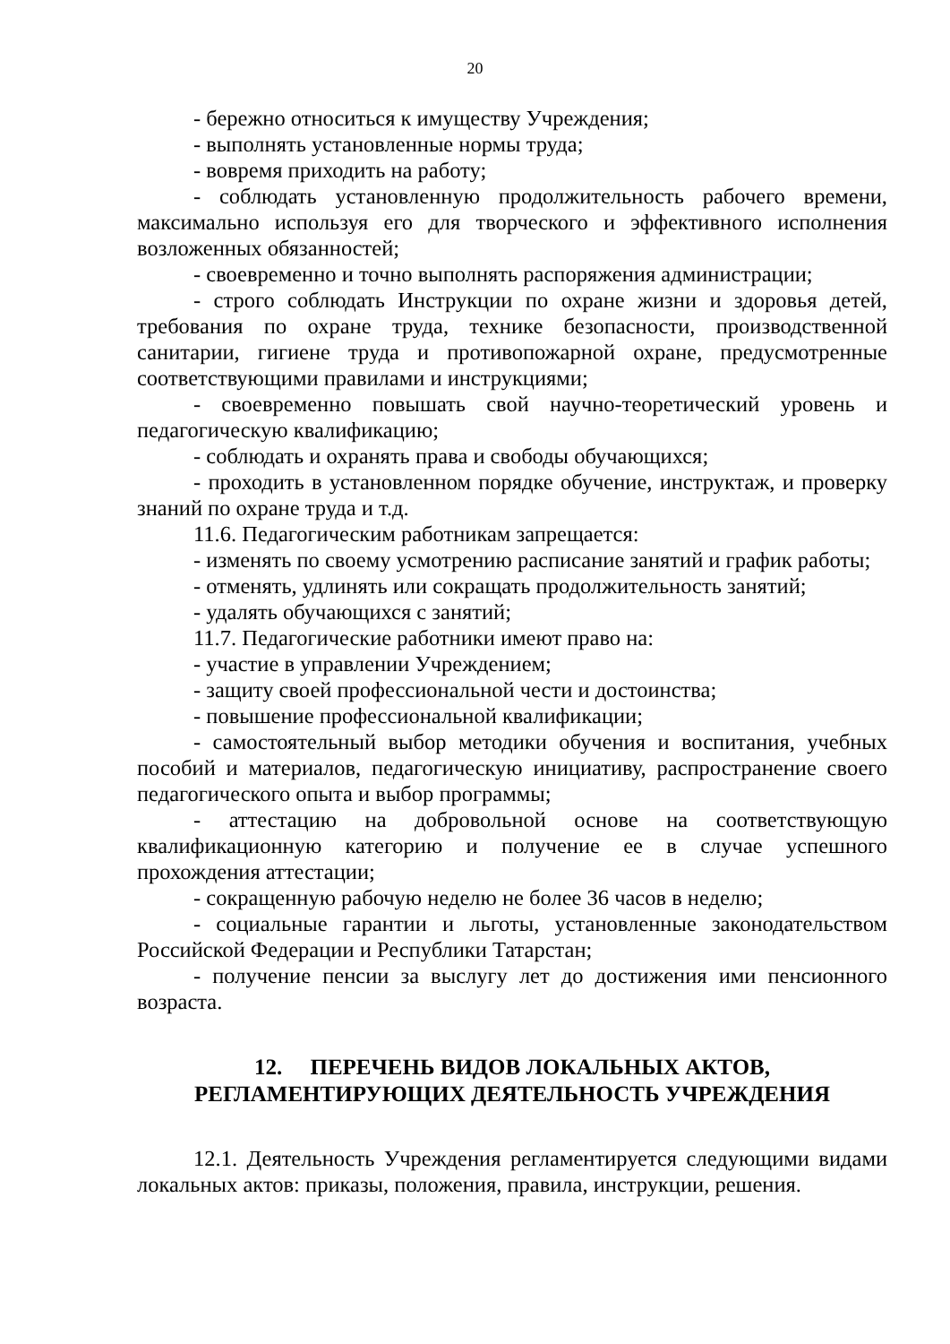20
- бережно относиться к имуществу Учреждения;
- выполнять установленные нормы труда;
- вовремя приходить на работу;
- соблюдать установленную продолжительность рабочего времени, максимально используя его для творческого и эффективного исполнения возложенных обязанностей;
- своевременно и точно выполнять распоряжения администрации;
- строго соблюдать Инструкции по охране жизни и здоровья детей, требования по охране труда, технике безопасности, производственной санитарии, гигиене труда и противопожарной охране, предусмотренные соответствующими правилами и инструкциями;
- своевременно повышать свой научно-теоретический уровень и педагогическую квалификацию;
- соблюдать и охранять права и свободы обучающихся;
- проходить в установленном порядке обучение, инструктаж, и проверку знаний по охране труда и т.д.
11.6. Педагогическим работникам запрещается:
- изменять по своему усмотрению расписание занятий и график работы;
- отменять, удлинять или сокращать продолжительность занятий;
- удалять обучающихся с занятий;
11.7. Педагогические работники имеют право на:
- участие в управлении Учреждением;
- защиту своей профессиональной чести и достоинства;
- повышение профессиональной квалификации;
- самостоятельный выбор методики обучения и воспитания, учебных пособий и материалов, педагогическую инициативу, распространение своего педагогического опыта и выбор программы;
- аттестацию на добровольной основе на соответствующую квалификационную категорию и получение ее в случае успешного прохождения аттестации;
- сокращенную рабочую неделю не более 36 часов в неделю;
- социальные гарантии и льготы, установленные законодательством Российской Федерации и Республики Татарстан;
- получение пенсии за выслугу лет до достижения ими пенсионного возраста.
12. ПЕРЕЧЕНЬ ВИДОВ ЛОКАЛЬНЫХ АКТОВ,
РЕГЛАМЕНТИРУЮЩИХ ДЕЯТЕЛЬНОСТЬ УЧРЕЖДЕНИЯ
12.1. Деятельность Учреждения регламентируется следующими видами локальных актов: приказы, положения, правила, инструкции, решения.